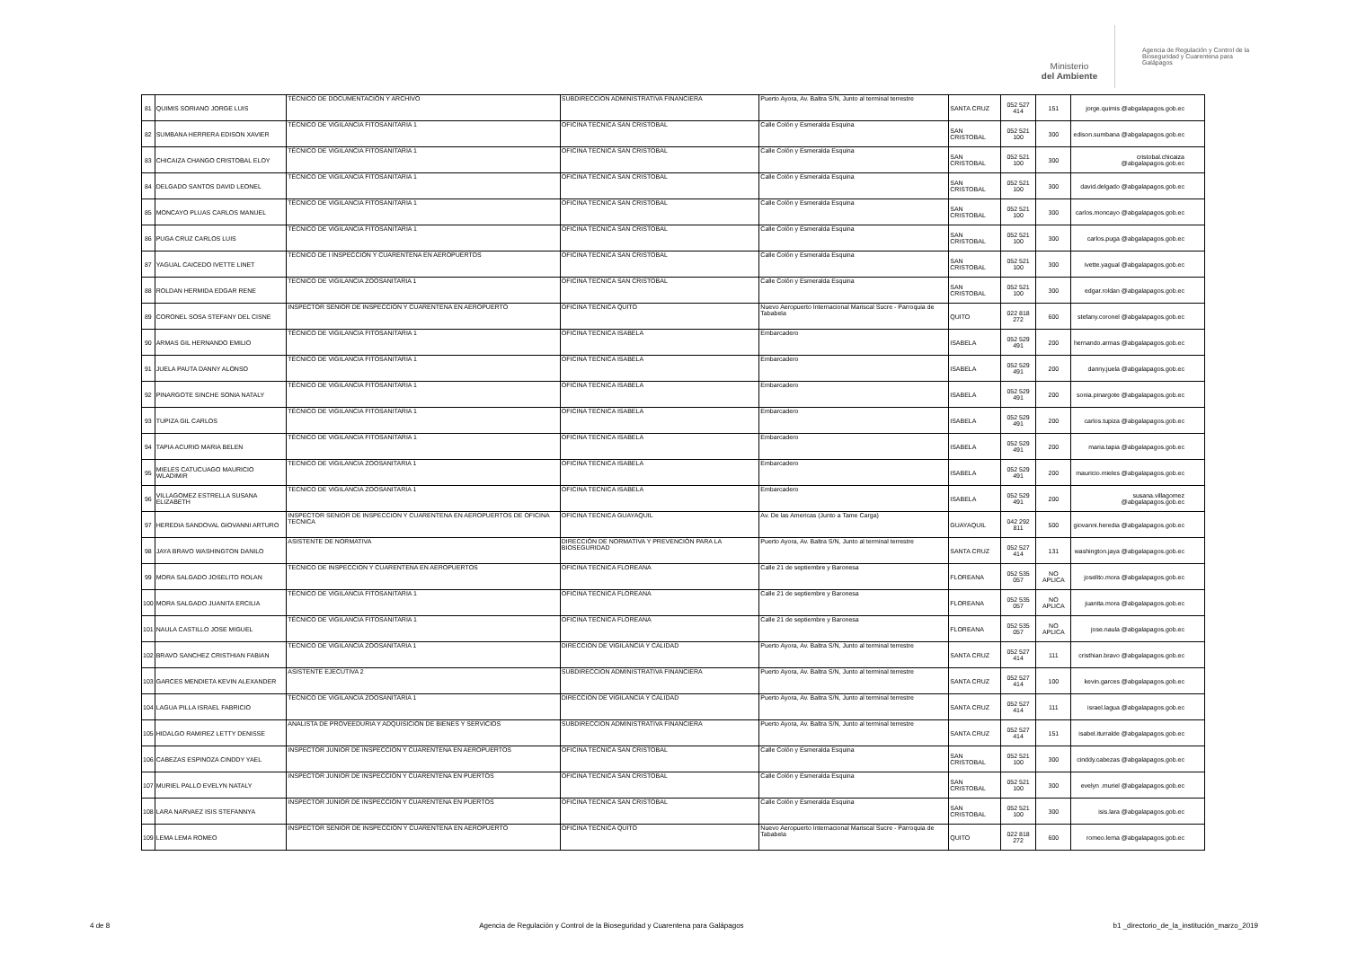Ministerio
del Ambiente
Agencia de Regulación y Control de la
Bioseguridad y Cuarentena para
Galápagos
| 81 | QUIMIS SORIANO JORGE LUIS | TÉCNICO DE DOCUMENTACIÓN Y ARCHIVO | SUBDIRECCION ADMINISTRATIVA FINANCIERA | Puerto Ayora, Av. Baltra S/N, Junto al terminal terrestre | SANTA CRUZ | 052 527 414 | 151 | jorge.quimis @abgalapagos.gob.ec |
| 82 | SUMBANA HERRERA EDISON XAVIER | TÉCNICO DE VIGILANCIA FITOSANITARIA 1 | OFICINA TECNICA SAN CRISTOBAL | Calle Colón y Esmeralda Esquina | SAN CRISTOBAL | 052 521 100 | 300 | edison.sumbana @abgalapagos.gob.ec |
| 83 | CHICAIZA CHANGO CRISTOBAL ELOY | TÉCNICO DE VIGILANCIA FITOSANITARIA 1 | OFICINA TECNICA SAN CRISTOBAL | Calle Colón y Esmeralda Esquina | SAN CRISTOBAL | 052 521 100 | 300 | cristobal.chicaiza @abgalapagos.gob.ec |
| 84 | DELGADO SANTOS DAVID LEONEL | TÉCNICO DE VIGILANCIA FITOSANITARIA 1 | OFICINA TECNICA SAN CRISTOBAL | Calle Colón y Esmeralda Esquina | SAN CRISTOBAL | 052 521 100 | 300 | david.delgado @abgalapagos.gob.ec |
| 85 | MONCAYO PLUAS CARLOS MANUEL | TÉCNICO DE VIGILANCIA FITOSANITARIA 1 | OFICINA TECNICA SAN CRISTOBAL | Calle Colón y Esmeralda Esquina | SAN CRISTOBAL | 052 521 100 | 300 | carlos.moncayo @abgalapagos.gob.ec |
| 86 | PUGA CRUZ CARLOS LUIS | TÉCNICO DE VIGILANCIA FITOSANITARIA 1 | OFICINA TECNICA SAN CRISTOBAL | Calle Colón y Esmeralda Esquina | SAN CRISTOBAL | 052 521 100 | 300 | carlos.puga @abgalapagos.gob.ec |
| 87 | YAGUAL CAICEDO IVETTE LINET | TECNICO DE I INSPECCION Y CUARENTENA EN AEROPUERTOS | OFICINA TECNICA SAN CRISTOBAL | Calle Colón y Esmeralda Esquina | SAN CRISTOBAL | 052 521 100 | 300 | ivette.yagual @abgalapagos.gob.ec |
| 88 | ROLDAN HERMIDA EDGAR RENE | TECNICO DE VIGILANCIA ZOOSANITARIA 1 | OFICINA TECNICA SAN CRISTOBAL | Calle Colón y Esmeralda Esquina | SAN CRISTOBAL | 052 521 100 | 300 | edgar.roldan @abgalapagos.gob.ec |
| 89 | CORONEL SOSA STEFANY DEL CISNE | INSPECTOR SENIOR DE INSPECCION Y CUARENTENA EN AEROPUERTO | OFICINA TECNICA QUITO | Nuevo Aeropuerto Internacional Mariscal Sucre - Parroquia de Tababela | QUITO | 022 818 272 | 600 | stefany.coronel @abgalapagos.gob.ec |
| 90 | ARMAS GIL HERNANDO EMILIO | TÉCNICO DE VIGILANCIA FITOSANITARIA 1 | OFICINA TECNICA ISABELA | Embarcadero | ISABELA | 052 529 491 | 200 | hernando.armas @abgalapagos.gob.ec |
| 91 | JUELA PAUTA DANNY ALONSO | TÉCNICO DE VIGILANCIA FITOSANITARIA 1 | OFICINA TECNICA ISABELA | Embarcadero | ISABELA | 052 529 491 | 200 | danny.juela @abgalapagos.gob.ec |
| 92 | PINARGOTE SINCHE SONIA NATALY | TÉCNICO DE VIGILANCIA FITOSANITARIA 1 | OFICINA TECNICA ISABELA | Embarcadero | ISABELA | 052 529 491 | 200 | sonia.pinargote @abgalapagos.gob.ec |
| 93 | TUPIZA GIL CARLOS | TÉCNICO DE VIGILANCIA FITOSANITARIA 1 | OFICINA TECNICA ISABELA | Embarcadero | ISABELA | 052 529 491 | 200 | carlos.tupiza @abgalapagos.gob.ec |
| 94 | TAPIA ACURIO MARIA BELEN | TÉCNICO DE VIGILANCIA FITOSANITARIA 1 | OFICINA TECNICA ISABELA | Embarcadero | ISABELA | 052 529 491 | 200 | maria.tapia @abgalapagos.gob.ec |
| 95 | MIELES CATUCUAGO MAURICIO WLADIMIR | TECNICO DE VIGILANCIA ZOOSANITARIA 1 | OFICINA TECNICA ISABELA | Embarcadero | ISABELA | 052 529 491 | 200 | mauricio.mieles @abgalapagos.gob.ec |
| 96 | VILLAGOMEZ ESTRELLA SUSANA ELIZABETH | TECNICO DE VIGILANCIA ZOOSANITARIA 1 | OFICINA TECNICA ISABELA | Embarcadero | ISABELA | 052 529 491 | 200 | susana.villagomez @abgalapagos.gob.ec |
| 97 | HEREDIA SANDOVAL GIOVANNI ARTURO | INSPECTOR SENIOR DE INSPECCION Y CUARENTENA EN AEROPUERTOS DE OFICINA TECNICA | OFICINA TECNICA GUAYAQUIL | Av. De las Americas (Junto a Tame Carga) | GUAYAQUIL | 042 292 811 | 500 | giovanni.heredia @abgalapagos.gob.ec |
| 98 | JAYA BRAVO WASHINGTON DANILO | ASISTENTE DE NORMATIVA | DIRECCIÓN DE NORMATIVA Y PREVENCIÓN PARA LA BIOSEGURIDAD | Puerto Ayora, Av. Baltra S/N, Junto al terminal terrestre | SANTA CRUZ | 052 527 414 | 131 | washington.jaya @abgalapagos.gob.ec |
| 99 | MORA SALGADO JOSELITO ROLAN | TECNICO DE INSPECCION Y CUARENTENA EN AEROPUERTOS | OFICINA TECNICA FLOREANA | Calle 21 de septiembre y Baronesa | FLOREANA | 052 535 057 | NO APLICA | joselito.mora @abgalapagos.gob.ec |
| 100 | MORA SALGADO JUANITA ERCILIA | TÉCNICO DE VIGILANCIA FITOSANITARIA 1 | OFICINA TECNICA FLOREANA | Calle 21 de septiembre y Baronesa | FLOREANA | 052 535 057 | NO APLICA | juanita.mora @abgalapagos.gob.ec |
| 101 | NAULA CASTILLO JOSE MIGUEL | TÉCNICO DE VIGILANCIA FITOSANITARIA 1 | OFICINA TECNICA FLOREANA | Calle 21 de septiembre y Baronesa | FLOREANA | 052 535 057 | NO APLICA | jose.naula @abgalapagos.gob.ec |
| 102 | BRAVO SANCHEZ CRISTHIAN FABIAN | TECNICO DE VIGILANCIA ZOOSANITARIA 1 | DIRECCION DE VIGILANCIA Y CALIDAD | Puerto Ayora, Av. Baltra S/N, Junto al terminal terrestre | SANTA CRUZ | 052 527 414 | 111 | cristhian.bravo @abgalapagos.gob.ec |
| 103 | GARCES MENDIETA KEVIN ALEXANDER | ASISTENTE EJECUTIVA 2 | SUBDIRECCION ADMINISTRATIVA FINANCIERA | Puerto Ayora, Av. Baltra S/N, Junto al terminal terrestre | SANTA CRUZ | 052 527 414 | 100 | kevin.garces @abgalapagos.gob.ec |
| 104 | LAGUA PILLA ISRAEL FABRICIO | TECNICO DE VIGILANCIA ZOOSANITARIA 1 | DIRECCION DE VIGILANCIA Y CALIDAD | Puerto Ayora, Av. Baltra S/N, Junto al terminal terrestre | SANTA CRUZ | 052 527 414 | 111 | israel.lagua @abgalapagos.gob.ec |
| 105 | HIDALGO RAMIREZ LETTY DENISSE | ANALISTA DE PROVEEDURIA Y ADQUISICION DE BIENES Y SERVICIOS | SUBDIRECCION ADMINISTRATIVA FINANCIERA | Puerto Ayora, Av. Baltra S/N, Junto al terminal terrestre | SANTA CRUZ | 052 527 414 | 151 | isabel.iturralde @abgalapagos.gob.ec |
| 106 | CABEZAS ESPINOZA CINDDY YAEL | INSPECTOR JUNIOR DE INSPECCION Y CUARENTENA EN AEROPUERTOS | OFICINA TECNICA SAN CRISTOBAL | Calle Colón y Esmeralda Esquina | SAN CRISTOBAL | 052 521 100 | 300 | cinddy.cabezas @abgalapagos.gob.ec |
| 107 | MURIEL PALLO EVELYN NATALY | INSPECTOR JUNIOR DE INSPECCION Y CUARENTENA EN PUERTOS | OFICINA TECNICA SAN CRISTOBAL | Calle Colón y Esmeralda Esquina | SAN CRISTOBAL | 052 521 100 | 300 | evelyn .muriel @abgalapagos.gob.ec |
| 108 | LARA NARVAEZ ISIS STEFANNYA | INSPECTOR JUNIOR DE INSPECCION Y CUARENTENA EN PUERTOS | OFICINA TECNICA SAN CRISTOBAL | Calle Colón y Esmeralda Esquina | SAN CRISTOBAL | 052 521 100 | 300 | isis.lara @abgalapagos.gob.ec |
| 109 | LEMA LEMA ROMEO | INSPECTOR SENIOR DE INSPECCION Y CUARENTENA EN AEROPUERTO | OFICINA TECNICA QUITO | Nuevo Aeropuerto Internacional Mariscal Sucre - Parroquia de Tababela | QUITO | 022 818 272 | 600 | romeo.lema @abgalapagos.gob.ec |
4 de 8 Agencia de Regulación y Control de la Bioseguridad y Cuarentena para Galápagos b1 _directorio_de_la_institución_marzo_2019